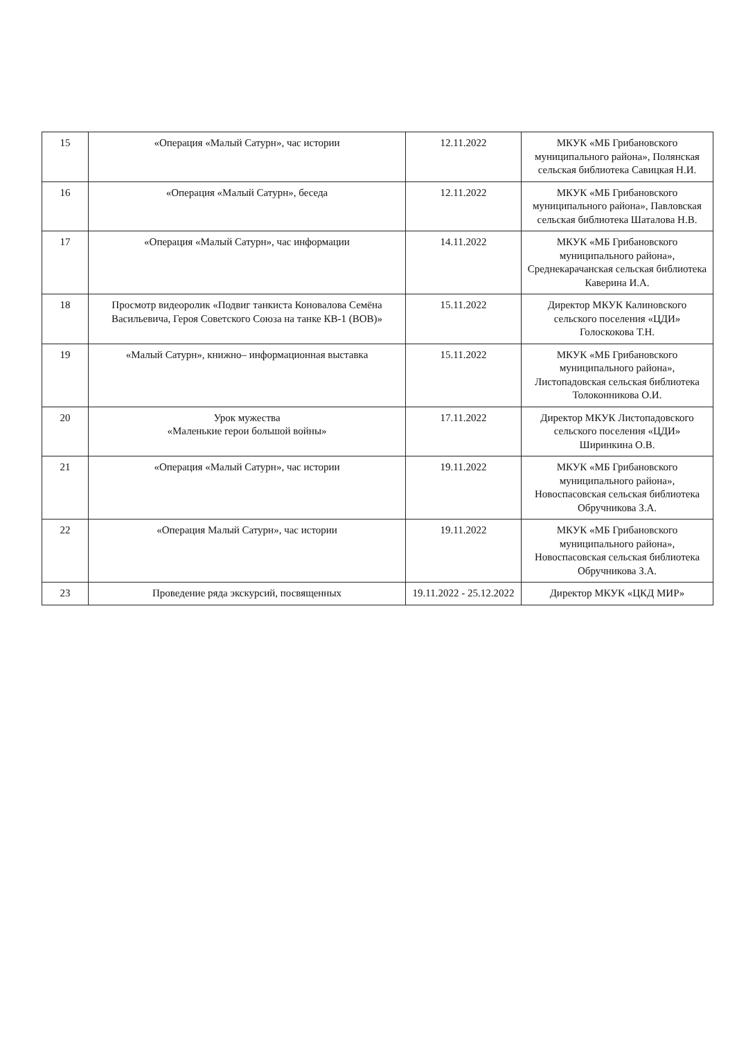| 15 | «Операция «Малый Сатурн», час истории | 12.11.2022 | МКУК «МБ Грибановского муниципального района», Полянская сельская библиотека Савицкая Н.И. |
| 16 | «Операция «Малый Сатурн», беседа | 12.11.2022 | МКУК «МБ Грибановского муниципального района», Павловская сельская библиотека Шаталова Н.В. |
| 17 | «Операция «Малый Сатурн», час информации | 14.11.2022 | МКУК «МБ Грибановского муниципального района», Среднекарачанская сельская библиотека Каверина И.А. |
| 18 | Просмотр видеоролик «Подвиг танкиста Коновалова Семёна Васильевича, Героя Советского Союза на танке КВ-1 (ВОВ)» | 15.11.2022 | Директор МКУК Калиновского сельского поселения «ЦДИ» Голоскокова Т.Н. |
| 19 | «Малый Сатурн», книжно– информационная выставка | 15.11.2022 | МКУК «МБ Грибановского муниципального района», Листопадовская сельская библиотека Толоконникова О.И. |
| 20 | Урок мужества «Маленькие герои большой войны» | 17.11.2022 | Директор МКУК Листопадовского сельского поселения «ЦДИ» Ширинкина О.В. |
| 21 | «Операция «Малый Сатурн», час истории | 19.11.2022 | МКУК «МБ Грибановского муниципального района», Новоспасовская сельская библиотека Обручникова З.А. |
| 22 | «Операция Малый Сатурн», час истории | 19.11.2022 | МКУК «МБ Грибановского муниципального района», Новоспасовская сельская библиотека Обручникова З.А. |
| 23 | Проведение ряда экскурсий, посвященных | 19.11.2022 - 25.12.2022 | Директор МКУК «ЦКД МИР» |